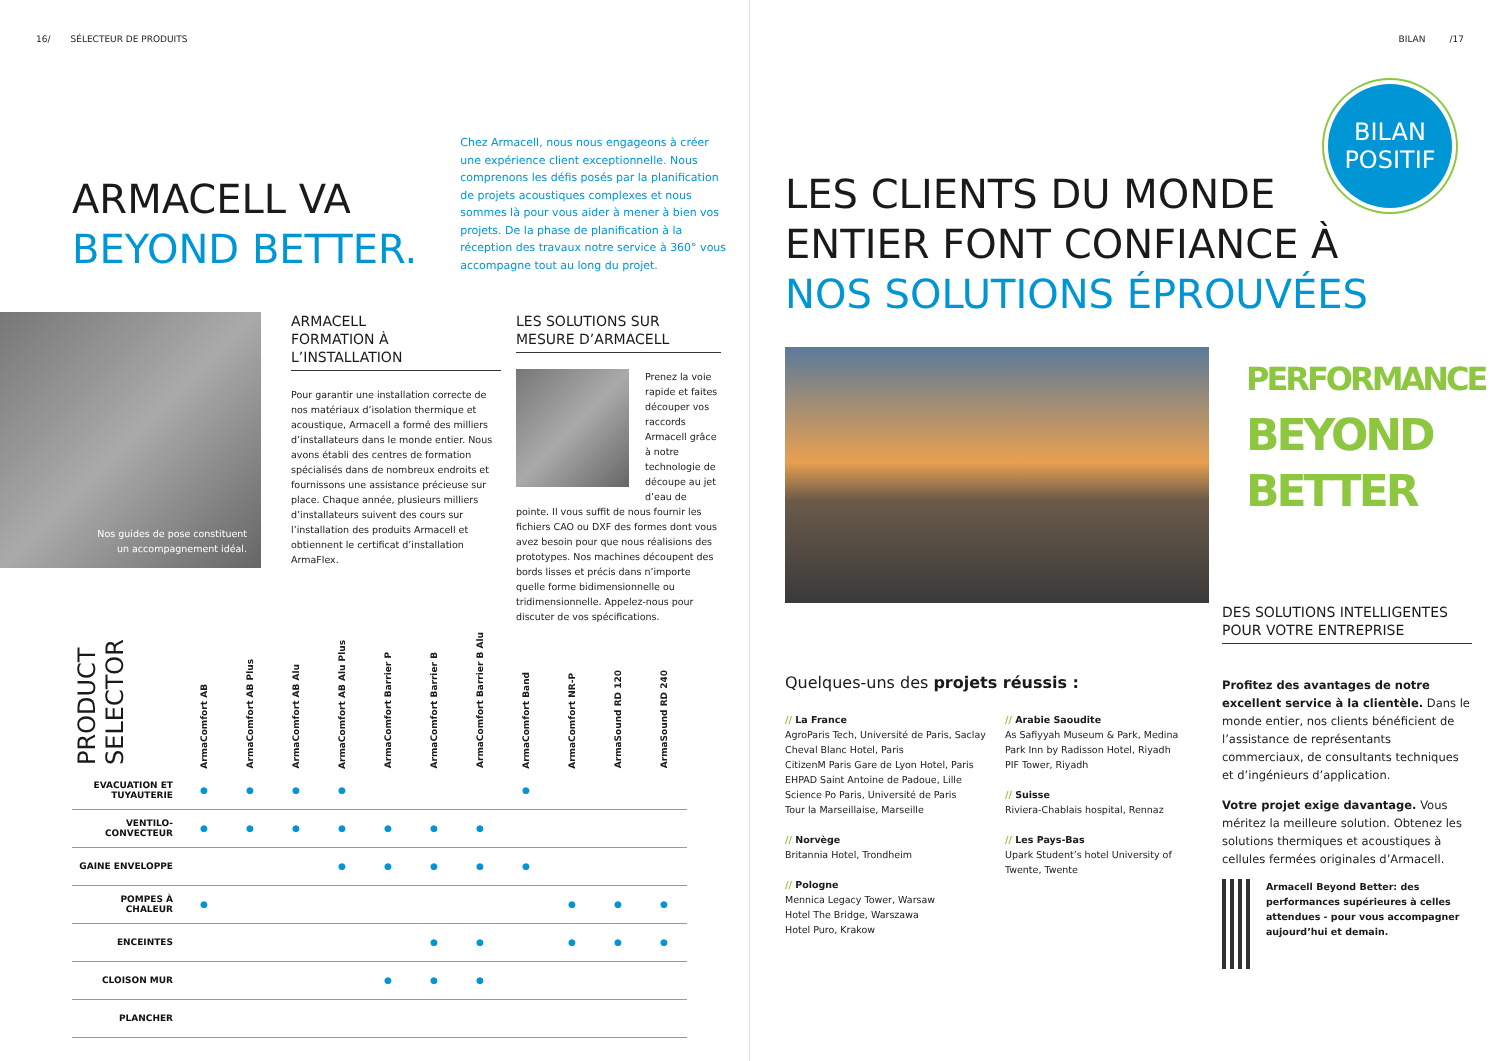16/ SÉLECTEUR DE PRODUITS
ARMACELL VA
BEYOND BETTER.
Chez Armacell, nous nous engageons à créer une expérience client exceptionnelle. Nous comprenons les défis posés par la planification de projets acoustiques complexes et nous sommes là pour vous aider à mener à bien vos projets. De la phase de planification à la réception des travaux notre service à 360° vous accompagne tout au long du projet.
Nos guides de pose constituent
un accompagnement idéal.
ARMACELL
FORMATION À L’INSTALLATION
Pour garantir une installation correcte de nos matériaux d’isolation thermique et acoustique, Armacell a formé des milliers d’installateurs dans le monde entier. Nous avons établi des centres de formation spécialisés dans de nombreux endroits et fournissons une assistance précieuse sur place. Chaque année, plusieurs milliers d’installateurs suivent des cours sur l’installation des produits Armacell et obtiennent le certificat d’installation ArmaFlex.
LES SOLUTIONS SUR
MESURE D’ARMACELL
Prenez la voie rapide et faites découper vos raccords Armacell grâce à notre technologie de découpe au jet d’eau de pointe. Il vous suffit de nous fournir les fichiers CAO ou DXF des formes dont vous avez besoin pour que nous réalisions des prototypes. Nos machines découpent des bords lisses et précis dans n’importe quelle forme bidimensionnelle ou tridimensionnelle. Appelez-nous pour discuter de vos spécifications.
| PRODUCT SELECTOR | ArmaComfort AB | ArmaComfort AB Plus | ArmaComfort AB Alu | ArmaComfort AB Alu Plus | ArmaComfort Barrier P | ArmaComfort Barrier B | ArmaComfort Barrier B Alu | ArmaComfort Band | ArmaComfort NR-P | ArmaSound RD 120 | ArmaSound RD 240 |
| --- | --- | --- | --- | --- | --- | --- | --- | --- | --- | --- | --- |
| EVACUATION ET TUYAUTERIE | ● | ● | ● | ● | | | | ● | | | |
| VENTILO-CONVECTEUR | ● | ● | ● | ● | ● | ● | ● | | | | |
| GAINE ENVELOPPE | | | | ● | ● | ● | ● | ● | | | |
| POMPES À CHALEUR | ● | | | | | | | | ● | ● | ● |
| ENCEINTES | | | | | | ● | ● | | ● | ● | ● |
| CLOISON MUR | | | | | ● | ● | ● | | | | |
| PLANCHER | | | | | | | | | | | |
BILAN /17
BILAN
POSITIF
LES CLIENTS DU MONDE
ENTIER FONT CONFIANCE À
NOS SOLUTIONS ÉPROUVÉES
PERFORMANCE
BEYOND
BETTER
Quelques-uns des projets réussis :
// La France
AgroParis Tech, Université de Paris, Saclay
Cheval Blanc Hotel, Paris
CitizenM Paris Gare de Lyon Hotel, Paris
EHPAD Saint Antoine de Padoue, Lille
Science Po Paris, Université de Paris
Tour la Marseillaise, Marseille
// Norvège
Britannia Hotel, Trondheim
// Pologne
Mennica Legacy Tower, Warsaw
Hotel The Bridge, Warszawa
Hotel Puro, Krakow
// Arabie Saoudite
As Safiyyah Museum & Park, Medina
Park Inn by Radisson Hotel, Riyadh
PIF Tower, Riyadh
// Suisse
Riviera-Chablais hospital, Rennaz
// Les Pays-Bas
Upark Student’s hotel University of Twente, Twente
DES SOLUTIONS INTELLIGENTES
POUR VOTRE ENTREPRISE
Profitez des avantages de notre excellent service à la clientèle. Dans le monde entier, nos clients bénéficient de l’assistance de représentants commerciaux, de consultants techniques et d’ingénieurs d’application.
Votre projet exige davantage. Vous méritez la meilleure solution. Obtenez les solutions thermiques et acoustiques à cellules fermées originales d’Armacell.
Armacell Beyond Better: des performances supérieures à celles attendues - pour vous accompagner aujourd’hui et demain.